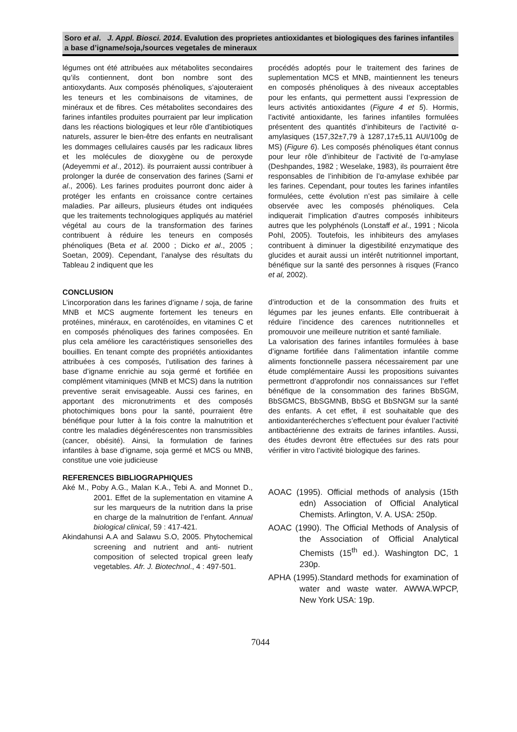Soro et al. J. Appl. Biosci. 2014. Evalution des proprietes antioxidantes et biologiques des farines infantiles a base d’igname/soja,/sources vegetales de mineraux
légumes ont été attribuées aux métabolites secondaires qu’ils contiennent, dont bon nombre sont des antioxydants. Aux composés phénoliques, s’ajouteraient les teneurs et les combinaisons de vitamines, de minéraux et de fibres. Ces métabolites secondaires des farines infantiles produites pourraient par leur implication dans les réactions biologiques et leur rôle d’antibiotiques naturels, assurer le bien-être des enfants en neutralisant les dommages cellulaires causés par les radicaux libres et les molécules de dioxygène ou de peroxyde (Adeyemmi et al., 2012). ils pourraient aussi contribuer à prolonger la durée de conservation des farines (Sarni et al., 2006). Les farines produites pourront donc aider à protéger les enfants en croissance contre certaines maladies. Par ailleurs, plusieurs études ont indiquées que les traitements technologiques appliqués au matériel végétal au cours de la transformation des farines contribuent à réduire les teneurs en composés phénoliques (Beta et al. 2000 ; Dicko et al., 2005 ; Soetan, 2009). Cependant, l’analyse des résultats du Tableau 2 indiquent que les
procédés adoptés pour le traitement des farines de suplementation MCS et MNB, maintiennent les teneurs en composés phénoliques à des niveaux acceptables pour les enfants, qui permettent aussi l’expression de leurs activités antioxidantes (Figure 4 et 5). Hormis, l’activité antioxidante, les farines infantiles formulées présentent des quantités d’inhibiteurs de l’activité α-amylasiques (157,32±7,79 à 1287,17±5,11 AUI/100g de MS) (Figure 6). Les composés phénoliques étant connus pour leur rôle d’inhibiteur de l’activité de l’α-amylase (Deshpandes, 1982 ; Weselake, 1983), ils pourraient être responsables de l’inhibition de l’α-amylase exhibée par les farines. Cependant, pour toutes les farines infantiles formulées, cette évolution n’est pas similaire à celle observée avec les composés phénoliques. Cela indiquerait l’implication d’autres composés inhibiteurs autres que les polyphénols (Lonstaff et al., 1991 ; Nicola Pohl, 2005). Toutefois, les inhibiteurs des amylases contribuent à diminuer la digestibilité enzymatique des glucides et aurait aussi un intérêt nutritionnel important, bénéfique sur la santé des personnes à risques (Franco et al, 2002).
CONCLUSION
L’incorporation dans les farines d’igname / soja, de farine MNB et MCS augmente fortement les teneurs en protéines, minéraux, en caroténoïdes, en vitamines C et en composés phénoliques des farines composées. En plus cela améliore les caractéristiques sensorielles des bouillies. En tenant compte des propriétés antioxidantes attribuées à ces composés, l’utilisation des farines à base d’igname enrichie au soja germé et fortifiée en complément vitaminiques (MNB et MCS) dans la nutrition preventive serait envisageable. Aussi ces farines, en apportant des micronutriments et des composés photochimiques bons pour la santé, pourraient être bénéfique pour lutter à la fois contre la malnutrition et contre les maladies dégénérescentes non transmissibles (cancer, obésité). Ainsi, la formulation de farines infantiles à base d’igname, soja germé et MCS ou MNB, constitue une voie judicieuse
d’introduction et de la consommation des fruits et légumes par les jeunes enfants. Elle contribuerait à réduire l’incidence des carences nutritionnelles et promouvoir une meilleure nutrition et santé familiale.
La valorisation des farines infantiles formulées à base d’igname fortifiée dans l’alimentation infantile comme aliments fonctionnelle passera nécessairement par une étude complémentaire Aussi les propositions suivantes permettront d’approfondir nos connaissances sur l’effet bénéfique de la consommation des farines BbSGM, BbSGMCS, BbSGMNB, BbSG et BbSNGM sur la santé des enfants. A cet effet, il est souhaitable que des antioxidanterécherches s’effectuent pour évaluer l’activité antibactérienne des extraits de farines infantiles. Aussi, des études devront être effectuées sur des rats pour vérifier in vitro l’activité biologique des farines.
REFERENCES BIBLIOGRAPHIQUES
Aké M., Poby A.G., Malan K.A., Tebi A. and Monnet D., 2001. Effet de la suplementation en vitamine A sur les marqueurs de la nutrition dans la prise en charge de la malnutrition de l’enfant. Annual biological clinical, 59 : 417-421.
Akindahunsi A.A and Salawu S.O, 2005. Phytochemical screening and nutrient and anti- nutrient composition of selected tropical green leafy vegetables. Afr. J. Biotechnol., 4 : 497-501.
AOAC (1995). Official methods of analysis (15th edn) Association of Official Analytical Chemists. Arlington, V. A. USA: 250p.
AOAC (1990). The Official Methods of Analysis of the Association of Official Analytical Chemists (15<sup>th</sup> ed.). Washington DC, 1 230p.
APHA (1995).Standard methods for examination of water and waste water. AWWA.WPCP, New York USA: 19p.
7044